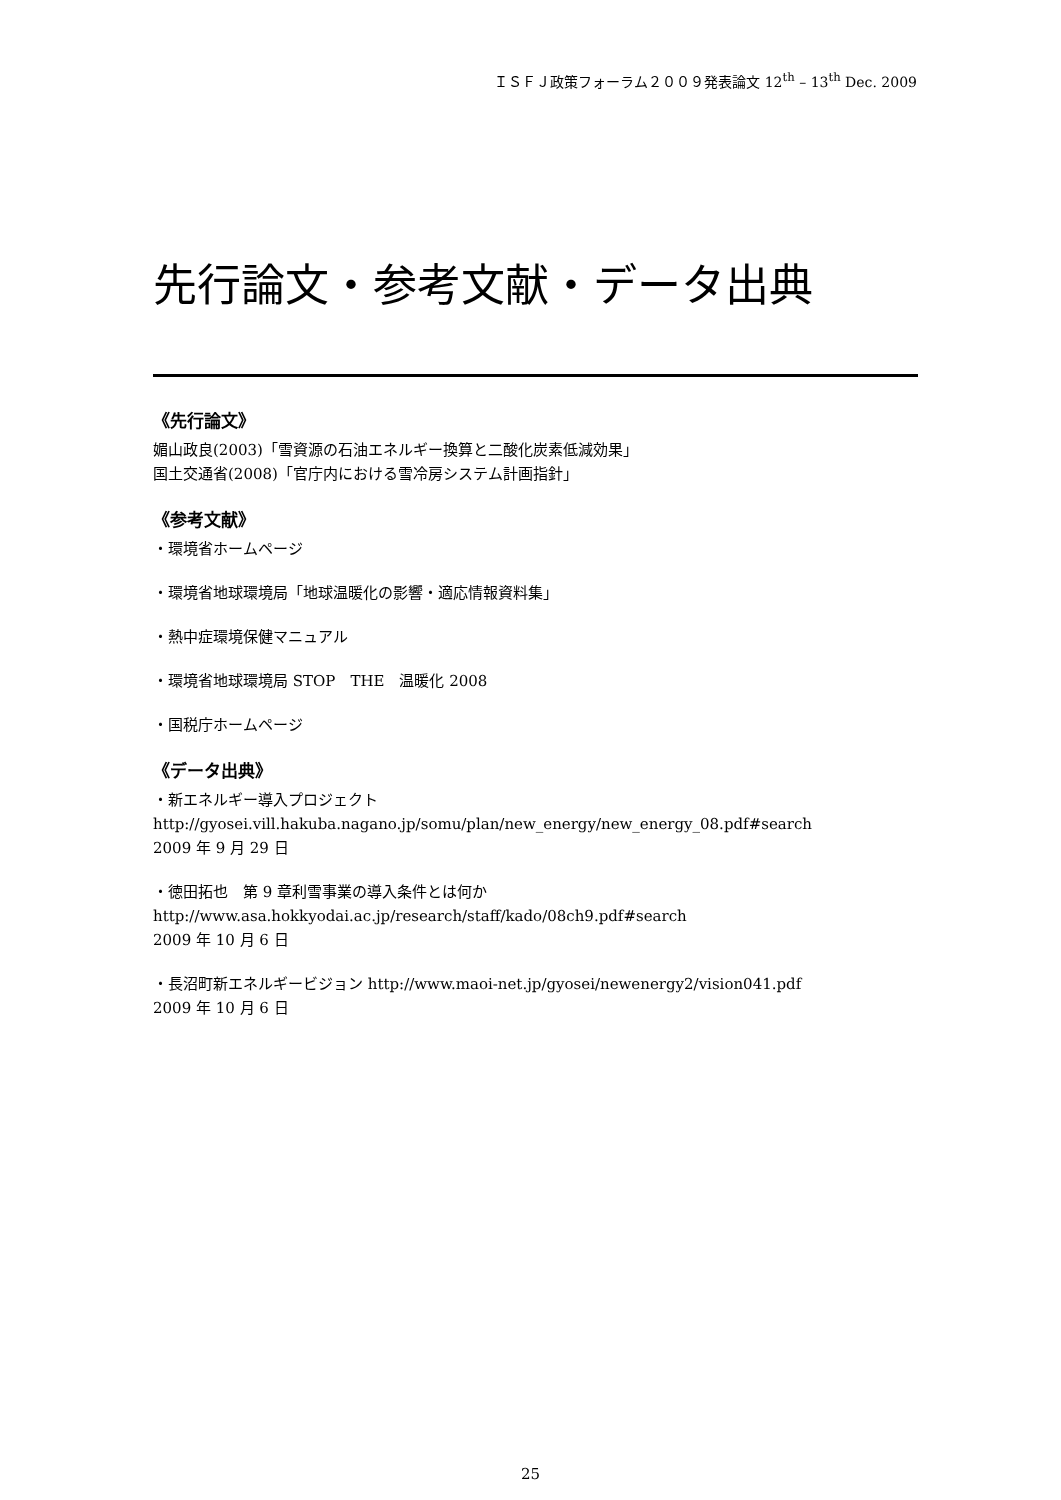ＩＳＦＪ政策フォーラム２００９発表論文 12<sup>th</sup> – 13<sup>th</sup> Dec. 2009
先行論文・参考文献・データ出典
《先行論文》
媚山政良(2003)「雪資源の石油エネルギー換算と二酸化炭素低減効果」
国土交通省(2008)「官庁内における雪冷房システム計画指針」
《参考文献》
・環境省ホームページ
・環境省地球環境局「地球温暖化の影響・適応情報資料集」
・熱中症環境保健マニュアル
・環境省地球環境局 STOP　THE　温暖化 2008
・国税庁ホームページ
《データ出典》
・新エネルギー導入プロジェクト
http://gyosei.vill.hakuba.nagano.jp/somu/plan/new_energy/new_energy_08.pdf#search
2009 年 9 月 29 日
・徳田拓也　第 9 章利雪事業の導入条件とは何か
http://www.asa.hokkyodai.ac.jp/research/staff/kado/08ch9.pdf#search
2009 年 10 月 6 日
・長沼町新エネルギービジョン http://www.maoi-net.jp/gyosei/newenergy2/vision041.pdf
2009 年 10 月 6 日
25